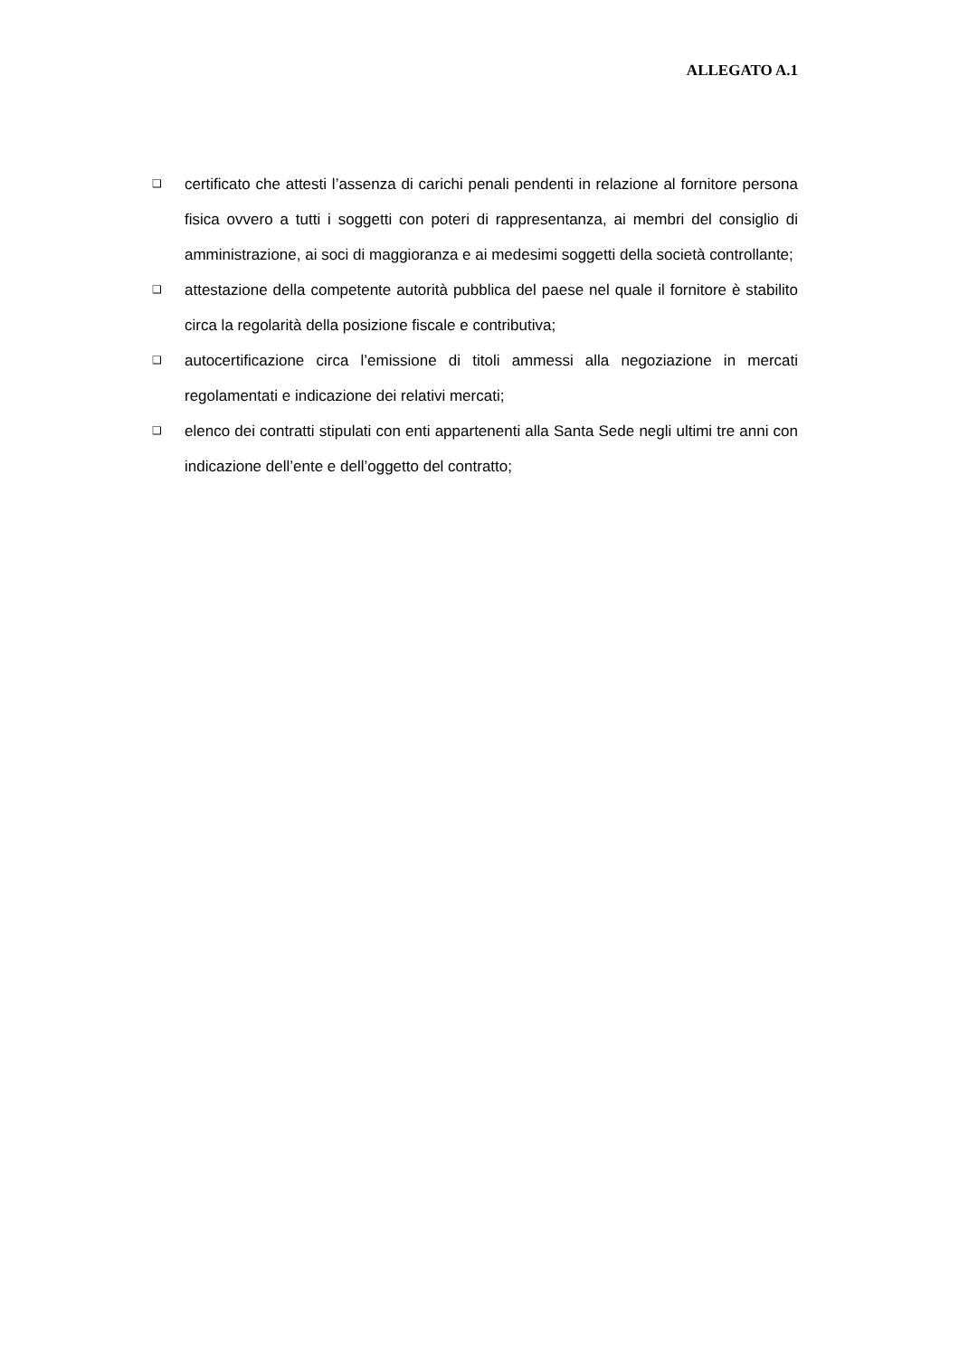ALLEGATO A.1
❑ certificato che attesti l’assenza di carichi penali pendenti in relazione al fornitore persona fisica ovvero a tutti i soggetti con poteri di rappresentanza, ai membri del consiglio di amministrazione, ai soci di maggioranza e ai medesimi soggetti della società controllante;
❑ attestazione della competente autorità pubblica del paese nel quale il fornitore è stabilito circa la regolarità della posizione fiscale e contributiva;
❑ autocertificazione circa l’emissione di titoli ammessi alla negoziazione in mercati regolamentati e indicazione dei relativi mercati;
❑ elenco dei contratti stipulati con enti appartenenti alla Santa Sede negli ultimi tre anni con indicazione dell’ente e dell’oggetto del contratto;